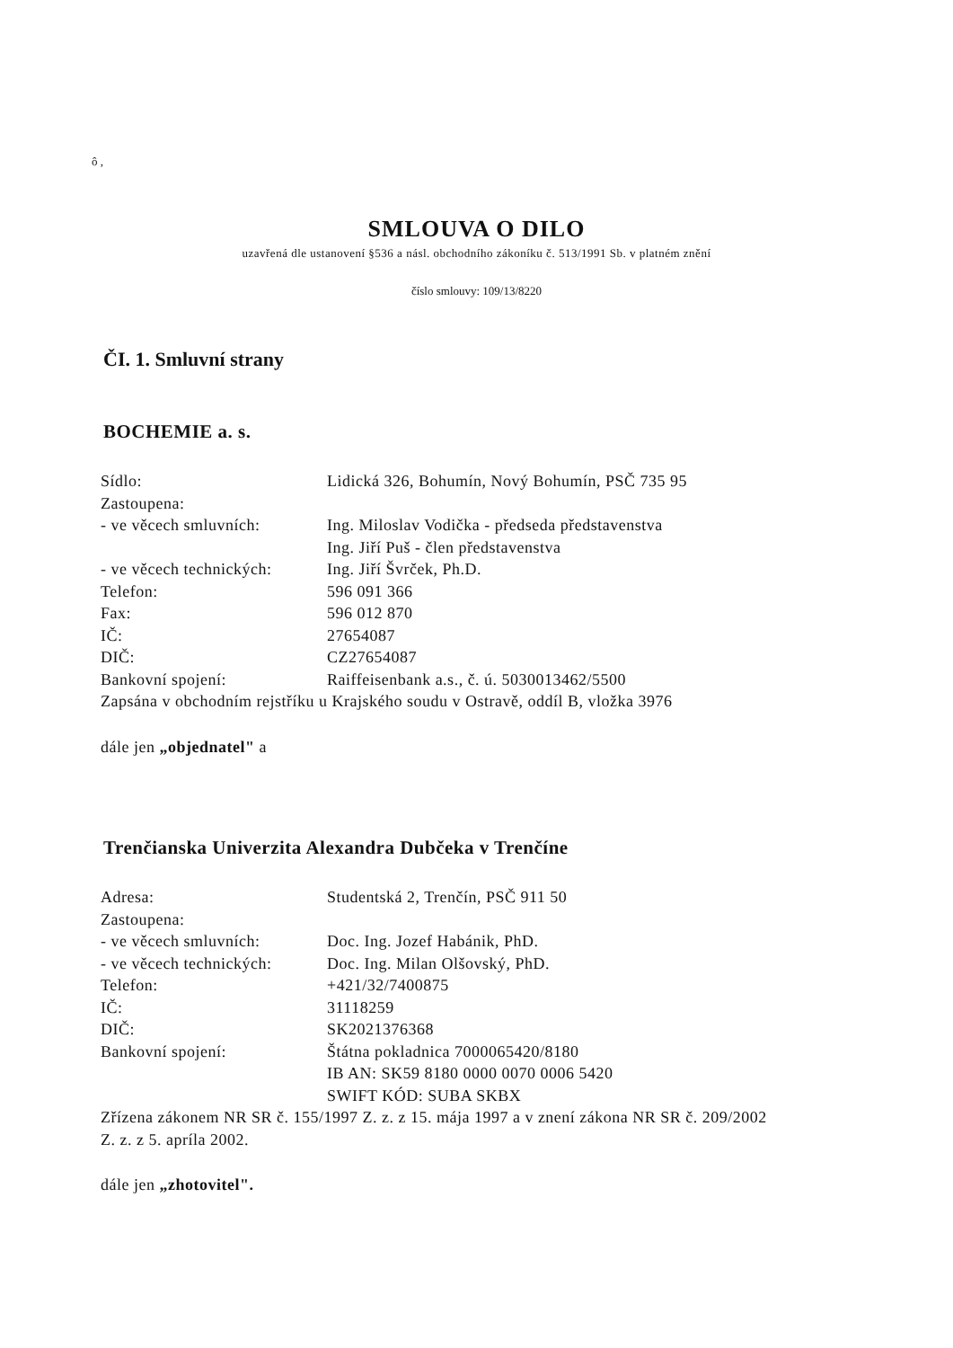ô ,
SMLOUVA O DILO
uzavřená dle ustanovení §536 a násl. obchodního zákoníku č. 513/1991 Sb. v platném znění
číslo smlouvy: 109/13/8220
ČI. 1. Smluvní strany
BOCHEMIE a. s.
| Sídlo: | Lidická 326, Bohumín, Nový Bohumín, PSČ 735 95 |
| Zastoupena: | |
| - ve věcech smluvních: | Ing. Miloslav Vodička - předseda představenstva Ing. Jiří Puš - člen představenstva |
| - ve věcech technických: | Ing. Jiří Švrček, Ph.D. |
| Telefon: | 596 091 366 |
| Fax: | 596 012 870 |
| IČ: | 27654087 |
| DIČ: | CZ27654087 |
| Bankovní spojení: | Raiffeisenbank a.s., č. ú. 5030013462/5500 |
Zapsána v obchodním rejstříku u Krajského soudu v Ostravě, oddíl B, vložka 3976
dále jen „objednatel" a
Trenčianska Univerzita Alexandra Dubčeka v Trenčíne
| Adresa: | Studentská 2, Trenčín, PSČ 911 50 |
| Zastoupena: | |
| - ve věcech smluvních: | Doc. Ing. Jozef Habánik, PhD. |
| - ve věcech technických: | Doc. Ing. Milan Olšovský, PhD. |
| Telefon: | +421/32/7400875 |
| IČ: | 31118259 |
| DIČ: | SK2021376368 |
| Bankovní spojení: | Štátna pokladnica 7000065420/8180 IB AN: SK59 8180 0000 0070 0006 5420 SWIFT KÓD: SUBA SKBX |
Zřízena zákonem NR SR č. 155/1997 Z. z. z 15. mája 1997 a v znení zákona NR SR č. 209/2002
Z. z. z 5. apríla 2002.
dále jen „zhotovitel".